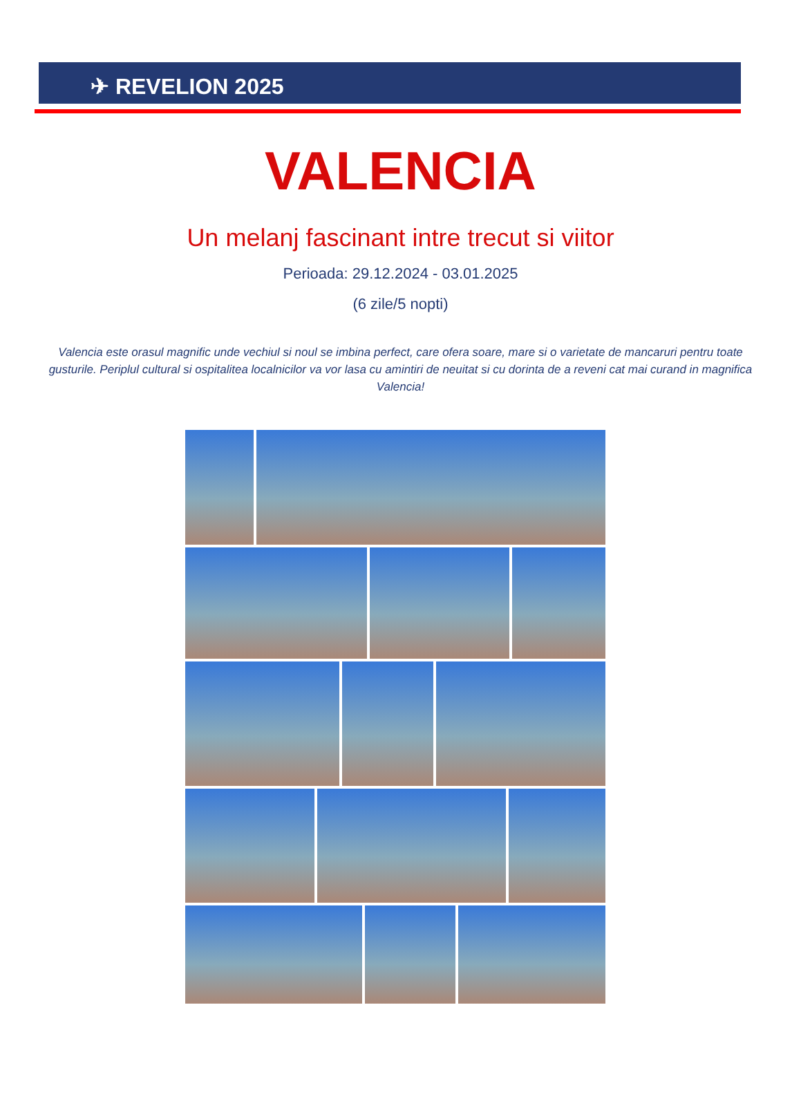✈ REVELION 2025
VALENCIA
Un melanj fascinant intre trecut si viitor
Perioada: 29.12.2024 - 03.01.2025
(6 zile/5 nopti)
Valencia este orasul magnific unde vechiul si noul se imbina perfect, care ofera soare, mare si o varietate de mancaruri pentru toate gusturile. Periplul cultural si ospitalitea localnicilor va vor lasa cu amintiri de neuitat si cu dorinta de a reveni cat mai curand in magnifica Valencia!